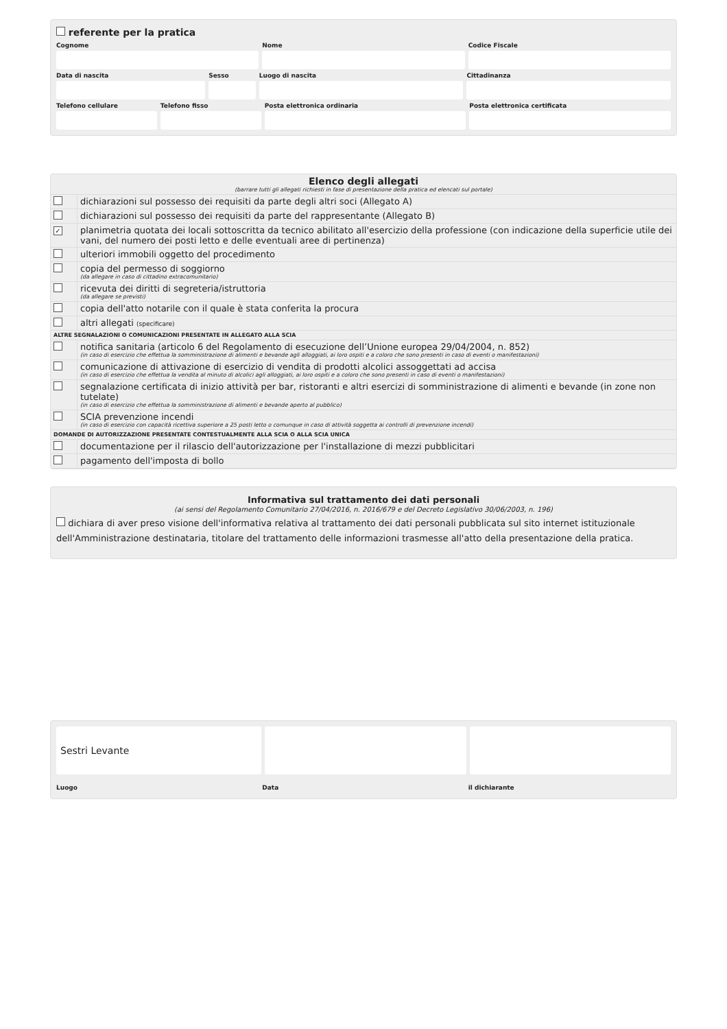referente per la pratica
Cognome Nome Codice Fiscale
Data di nascita Sesso Luogo di nascita Cittadinanza
Telefono cellulare Telefono fisso Posta elettronica ordinaria Posta elettronica certificata
| Elenco degli allegati (barrare tutti gli allegati richiesti in fase di presentazione della pratica ed elencati sul portale) | |
| | dichiarazioni sul possesso dei requisiti da parte degli altri soci (Allegato A) |
| | dichiarazioni sul possesso dei requisiti da parte del rappresentante (Allegato B) |
| ✓ | planimetria quotata dei locali sottoscritta da tecnico abilitato all'esercizio della professione (con indicazione della superficie utile dei vani, del numero dei posti letto e delle eventuali aree di pertinenza) |
| | ulteriori immobili oggetto del procedimento |
| | copia del permesso di soggiorno (da allegare in caso di cittadino extracomunitario) |
| | ricevuta dei diritti di segreteria/istruttoria (da allegare se previsti) |
| | copia dell'atto notarile con il quale è stata conferita la procura |
| | altri allegati (specificare) |
| ALTRE SEGNALAZIONI O COMUNICAZIONI PRESENTATE IN ALLEGATO ALLA SCIA | |
| | notifica sanitaria (articolo 6 del Regolamento di esecuzione dell’Unione europea 29/04/2004, n. 852) (in caso di esercizio che effettua la somministrazione di alimenti e bevande agli alloggiati, ai loro ospiti e a coloro che sono presenti in caso di eventi o manifestazioni) |
| | comunicazione di attivazione di esercizio di vendita di prodotti alcolici assoggettati ad accisa (in caso di esercizio che effettua la vendita al minuto di alcolici agli alloggiati, ai loro ospiti e a coloro che sono presenti in caso di eventi o manifestazioni) |
| | segnalazione certificata di inizio attività per bar, ristoranti e altri esercizi di somministrazione di alimenti e bevande (in zone non tutelate) (in caso di esercizio che effettua la somministrazione di alimenti e bevande aperto al pubblico) |
| | SCIA prevenzione incendi (in caso di esercizio con capacità ricettiva superiore a 25 posti letto o comunque in caso di attività soggetta ai controlli di prevenzione incendi) |
| DOMANDE DI AUTORIZZAZIONE PRESENTATE CONTESTUALMENTE ALLA SCIA O ALLA SCIA UNICA | |
| | documentazione per il rilascio dell'autorizzazione per l'installazione di mezzi pubblicitari |
| | pagamento dell'imposta di bollo |
Informativa sul trattamento dei dati personali
(ai sensi del Regolamento Comunitario 27/04/2016, n. 2016/679 e del Decreto Legislativo 30/06/2003, n. 196)
dichiara di aver preso visione dell'informativa relativa al trattamento dei dati personali pubblicata sul sito internet istituzionale dell'Amministrazione destinataria, titolare del trattamento delle informazioni trasmesse all'atto della presentazione della pratica.
Sestri Levante
Luogo Data il dichiarante